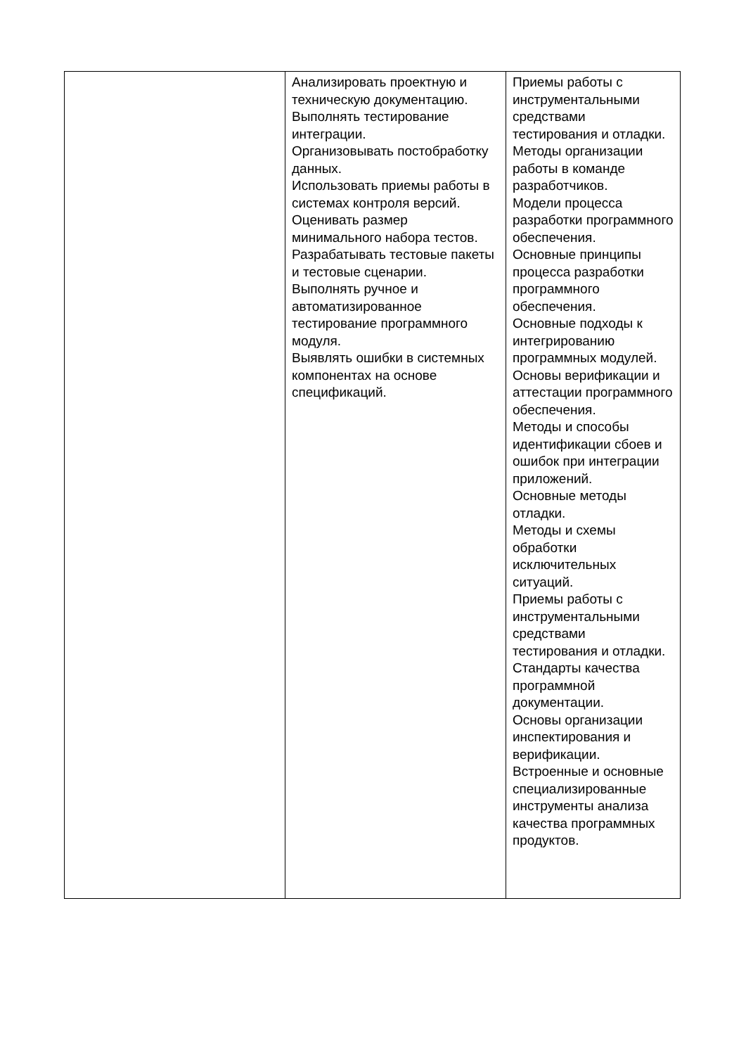| | Анализировать проектную и техническую документацию. Выполнять тестирование интеграции. Организовывать постобработку данных. Использовать приемы работы в системах контроля версий. Оценивать размер минимального набора тестов. Разрабатывать тестовые пакеты и тестовые сценарии. Выполнять ручное и автоматизированное тестирование программного модуля. Выявлять ошибки в системных компонентах на основе спецификаций. | Приемы работы с инструментальными средствами тестирования и отладки. Методы организации работы в команде разработчиков. Модели процесса разработки программного обеспечения. Основные принципы процесса разработки программного обеспечения. Основные подходы к интегрированию программных модулей. Основы верификации и аттестации программного обеспечения. Методы и способы идентификации сбоев и ошибок при интеграции приложений. Основные методы отладки. Методы и схемы обработки исключительных ситуаций. Приемы работы с инструментальными средствами тестирования и отладки. Стандарты качества программной документации. Основы организации инспектирования и верификации. Встроенные и основные специализированные инструменты анализа качества программных продуктов. |